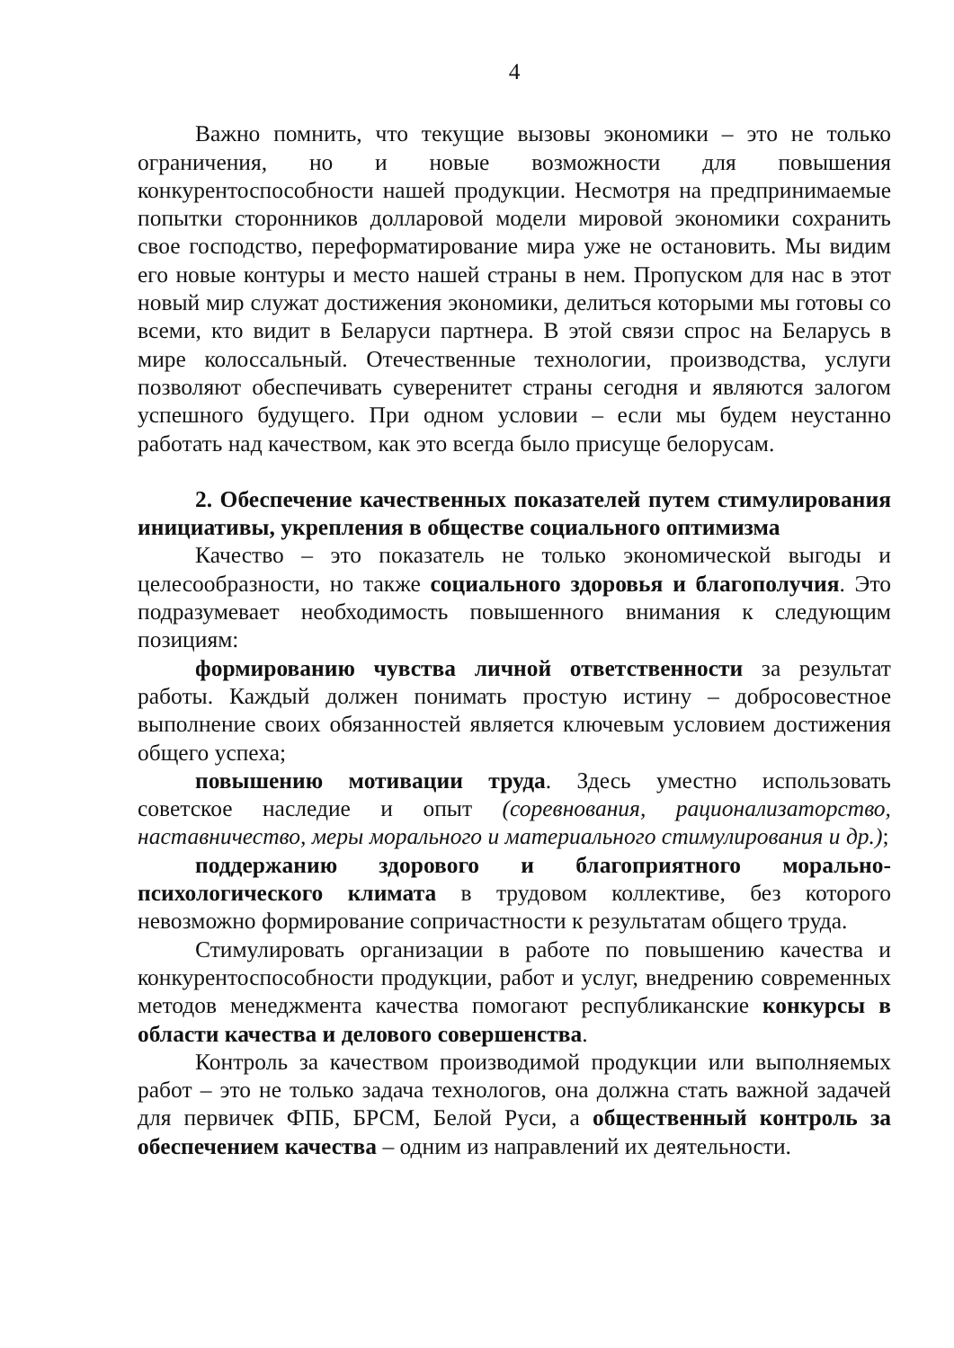4
Важно помнить, что текущие вызовы экономики – это не только ограничения, но и новые возможности для повышения конкурентоспособности нашей продукции. Несмотря на предпринимаемые попытки сторонников долларовой модели мировой экономики сохранить свое господство, переформатирование мира уже не остановить. Мы видим его новые контуры и место нашей страны в нем. Пропуском для нас в этот новый мир служат достижения экономики, делиться которыми мы готовы со всеми, кто видит в Беларуси партнера. В этой связи спрос на Беларусь в мире колоссальный. Отечественные технологии, производства, услуги позволяют обеспечивать суверенитет страны сегодня и являются залогом успешного будущего. При одном условии – если мы будем неустанно работать над качеством, как это всегда было присуще белорусам.
2. Обеспечение качественных показателей путем стимулирования инициативы, укрепления в обществе социального оптимизма
Качество – это показатель не только экономической выгоды и целесообразности, но также социального здоровья и благополучия. Это подразумевает необходимость повышенного внимания к следующим позициям:
формированию чувства личной ответственности за результат работы. Каждый должен понимать простую истину – добросовестное выполнение своих обязанностей является ключевым условием достижения общего успеха;
повышению мотивации труда. Здесь уместно использовать советское наследие и опыт (соревнования, рационализаторство, наставничество, меры морального и материального стимулирования и др.);
поддержанию здорового и благоприятного морально-психологического климата в трудовом коллективе, без которого невозможно формирование сопричастности к результатам общего труда.
Стимулировать организации в работе по повышению качества и конкурентоспособности продукции, работ и услуг, внедрению современных методов менеджмента качества помогают республиканские конкурсы в области качества и делового совершенства.
Контроль за качеством производимой продукции или выполняемых работ – это не только задача технологов, она должна стать важной задачей для первичек ФПБ, БРСМ, Белой Руси, а общественный контроль за обеспечением качества – одним из направлений их деятельности.